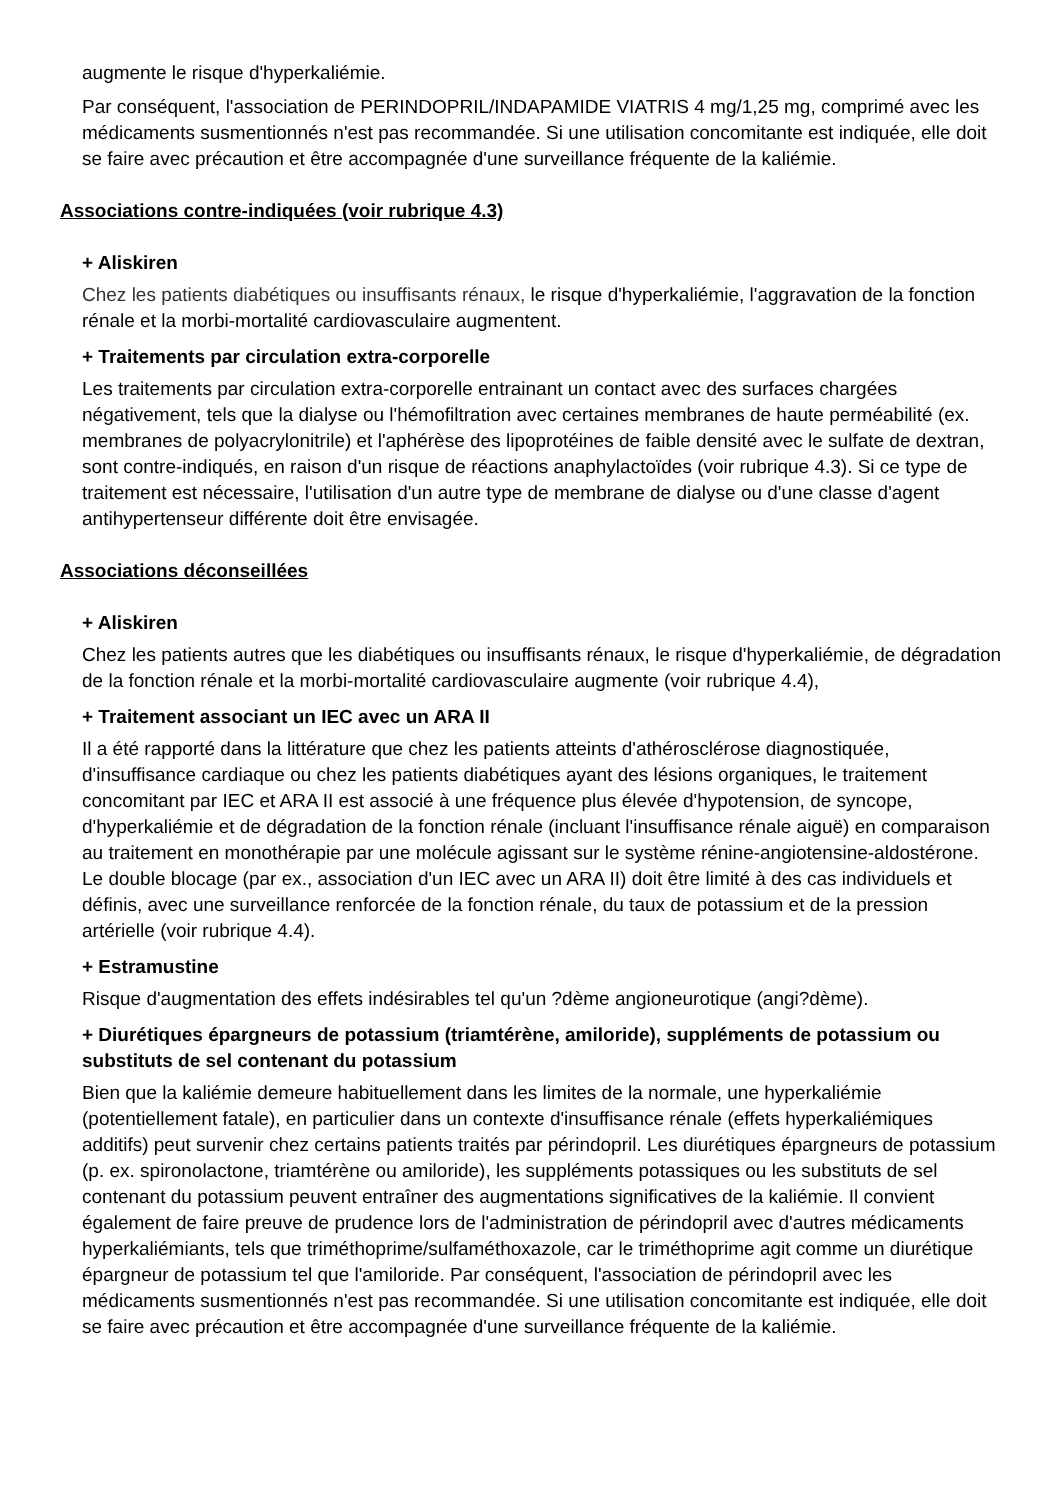augmente le risque d'hyperkaliémie.
Par conséquent, l'association de PERINDOPRIL/INDAPAMIDE VIATRIS 4 mg/1,25 mg, comprimé avec les médicaments susmentionnés n'est pas recommandée. Si une utilisation concomitante est indiquée, elle doit se faire avec précaution et être accompagnée d'une surveillance fréquente de la kaliémie.
Associations contre-indiquées (voir rubrique 4.3)
+ Aliskiren
Chez les patients diabétiques ou insuffisants rénaux, le risque d'hyperkaliémie, l'aggravation de la fonction rénale et la morbi-mortalité cardiovasculaire augmentent.
+ Traitements par circulation extra-corporelle
Les traitements par circulation extra-corporelle entrainant un contact avec des surfaces chargées négativement, tels que la dialyse ou l'hémofiltration avec certaines membranes de haute perméabilité (ex. membranes de polyacrylonitrile) et l'aphérèse des lipoprotéines de faible densité avec le sulfate de dextran, sont contre-indiqués, en raison d'un risque de réactions anaphylactoïdes (voir rubrique 4.3). Si ce type de traitement est nécessaire, l'utilisation d'un autre type de membrane de dialyse ou d'une classe d'agent antihypertenseur différente doit être envisagée.
Associations déconseillées
+ Aliskiren
Chez les patients autres que les diabétiques ou insuffisants rénaux, le risque d'hyperkaliémie, de dégradation de la fonction rénale et la morbi-mortalité cardiovasculaire augmente (voir rubrique 4.4),
+ Traitement associant un IEC avec un ARA II
Il a été rapporté dans la littérature que chez les patients atteints d'athérosclérose diagnostiquée, d'insuffisance cardiaque ou chez les patients diabétiques ayant des lésions organiques, le traitement concomitant par IEC et ARA II est associé à une fréquence plus élevée d'hypotension, de syncope, d'hyperkaliémie et de dégradation de la fonction rénale (incluant l'insuffisance rénale aiguë) en comparaison au traitement en monothérapie par une molécule agissant sur le système rénine-angiotensine-aldostérone. Le double blocage (par ex., association d'un IEC avec un ARA II) doit être limité à des cas individuels et définis, avec une surveillance renforcée de la fonction rénale, du taux de potassium et de la pression artérielle (voir rubrique 4.4).
+ Estramustine
Risque d'augmentation des effets indésirables tel qu'un ?dème angioneurotique (angi?dème).
+ Diurétiques épargneurs de potassium (triamtérène, amiloride), suppléments de potassium ou substituts de sel contenant du potassium
Bien que la kaliémie demeure habituellement dans les limites de la normale, une hyperkaliémie (potentiellement fatale), en particulier dans un contexte d'insuffisance rénale (effets hyperkaliémiques additifs) peut survenir chez certains patients traités par périndopril. Les diurétiques épargneurs de potassium (p. ex. spironolactone, triamtérène ou amiloride), les suppléments potassiques ou les substituts de sel contenant du potassium peuvent entraîner des augmentations significatives de la kaliémie. Il convient également de faire preuve de prudence lors de l'administration de périndopril avec d'autres médicaments hyperkaliémiants, tels que triméthoprime/sulfaméthoxazole, car le triméthoprime agit comme un diurétique épargneur de potassium tel que l'amiloride. Par conséquent, l'association de périndopril avec les médicaments susmentionnés n'est pas recommandée. Si une utilisation concomitante est indiquée, elle doit se faire avec précaution et être accompagnée d'une surveillance fréquente de la kaliémie.